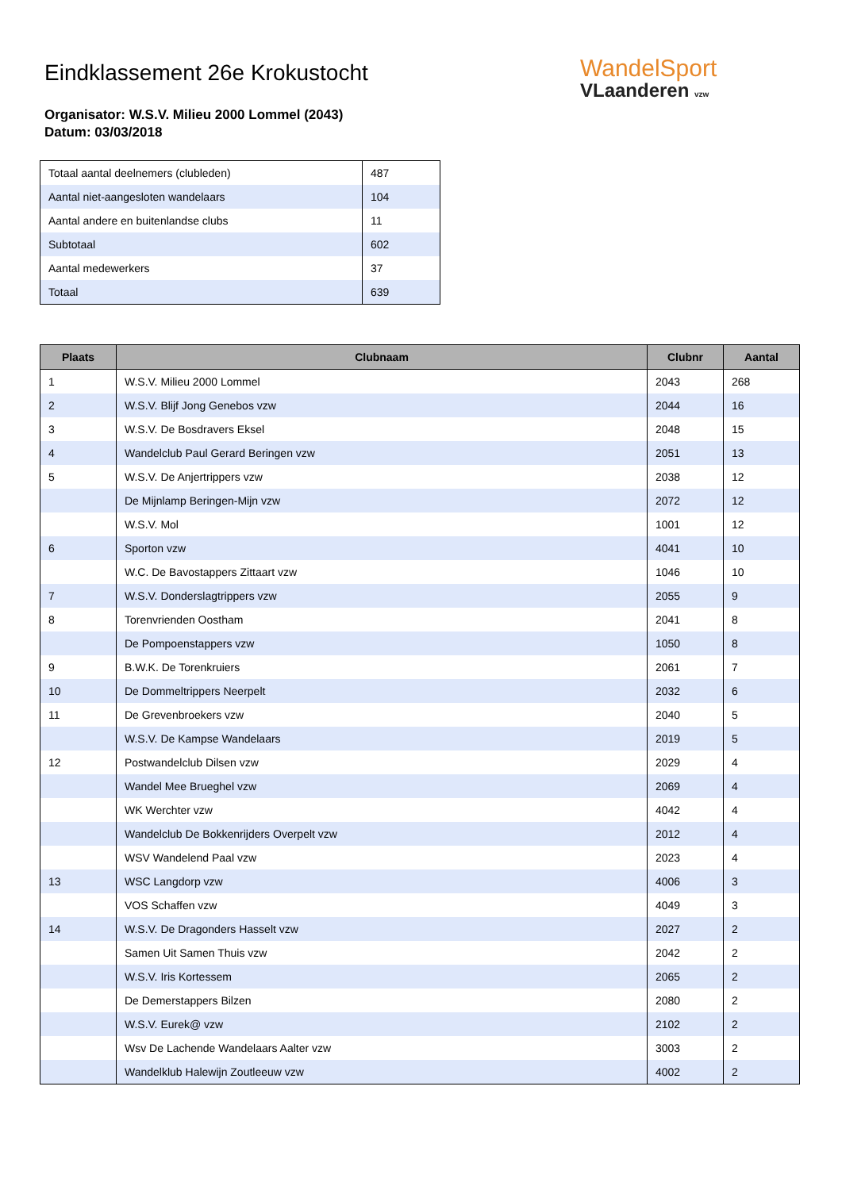Eindklassement 26e Krokustocht
Organisator: W.S.V. Milieu 2000 Lommel (2043)
Datum: 03/03/2018
WandelSport
VLaanderen vzw
| Totaal aantal deelnemers (clubleden) | 487 |
| Aantal niet-aangesloten wandelaars | 104 |
| Aantal andere en buitenlandse clubs | 11 |
| Subtotaal | 602 |
| Aantal medewerkers | 37 |
| Totaal | 639 |
| Plaats | Clubnaam | Clubnr | Aantal |
| --- | --- | --- | --- |
| 1 | W.S.V. Milieu 2000 Lommel | 2043 | 268 |
| 2 | W.S.V. Blijf Jong Genebos vzw | 2044 | 16 |
| 3 | W.S.V. De Bosdravers Eksel | 2048 | 15 |
| 4 | Wandelclub Paul Gerard Beringen vzw | 2051 | 13 |
| 5 | W.S.V. De Anjertrippers vzw | 2038 | 12 |
| | De Mijnlamp Beringen-Mijn vzw | 2072 | 12 |
| | W.S.V. Mol | 1001 | 12 |
| 6 | Sporton vzw | 4041 | 10 |
| | W.C. De Bavostappers Zittaart vzw | 1046 | 10 |
| 7 | W.S.V. Donderslagtrippers vzw | 2055 | 9 |
| 8 | Torenvrienden Oostham | 2041 | 8 |
| | De Pompoenstappers vzw | 1050 | 8 |
| 9 | B.W.K. De Torenkruiers | 2061 | 7 |
| 10 | De Dommeltrippers Neerpelt | 2032 | 6 |
| 11 | De Grevenbroekers vzw | 2040 | 5 |
| | W.S.V. De Kampse Wandelaars | 2019 | 5 |
| 12 | Postwandelclub Dilsen vzw | 2029 | 4 |
| | Wandel Mee Brueghel vzw | 2069 | 4 |
| | WK Werchter vzw | 4042 | 4 |
| | Wandelclub De Bokkenrijders Overpelt vzw | 2012 | 4 |
| | WSV Wandelend Paal vzw | 2023 | 4 |
| 13 | WSC Langdorp vzw | 4006 | 3 |
| | VOS Schaffen vzw | 4049 | 3 |
| 14 | W.S.V. De Dragonders Hasselt vzw | 2027 | 2 |
| | Samen Uit Samen Thuis vzw | 2042 | 2 |
| | W.S.V. Iris Kortessem | 2065 | 2 |
| | De Demerstappers Bilzen | 2080 | 2 |
| | W.S.V. Eurek@ vzw | 2102 | 2 |
| | Wsv De Lachende Wandelaars Aalter vzw | 3003 | 2 |
| | Wandelklub Halewijn Zoutleeuw vzw | 4002 | 2 |